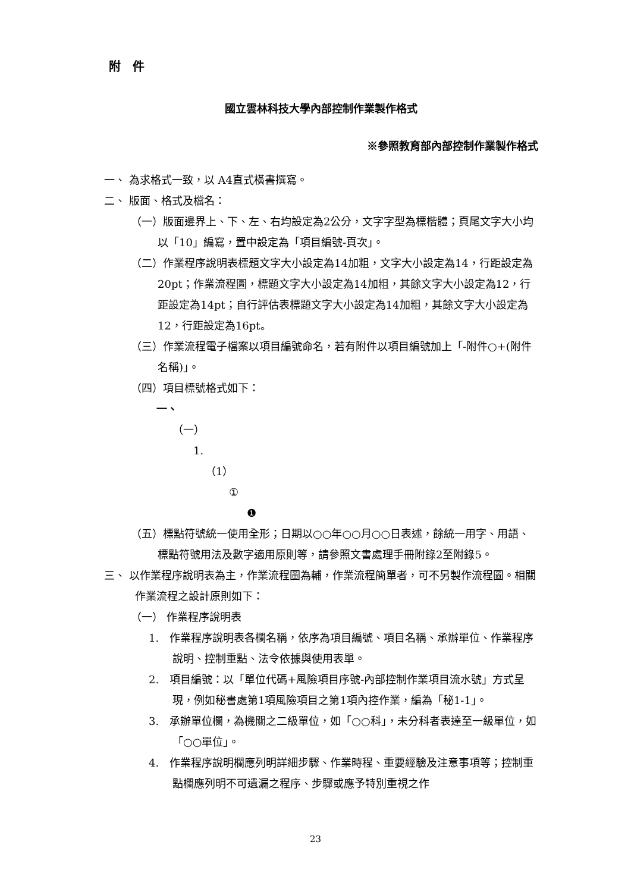附　件
國立雲林科技大學內部控制作業製作格式
※參照教育部內部控制作業製作格式
一、 為求格式一致，以 A4直式橫書撰寫。
二、 版面、格式及檔名：
（一）版面邊界上、下、左、右均設定為2公分，文字字型為標楷體；頁尾文字大小均以「10」編寫，置中設定為「項目編號-頁次」。
（二）作業程序說明表標題文字大小設定為14加粗，文字大小設定為14，行距設定為20pt；作業流程圖，標題文字大小設定為14加粗，其餘文字大小設定為12，行距設定為14pt；自行評估表標題文字大小設定為14加粗，其餘文字大小設定為12，行距設定為16pt。
（三）作業流程電子檔案以項目編號命名，若有附件以項目編號加上「-附件○+(附件名稱)」。
（四）項目標號格式如下：
一、
（一）
1.
（1）
①
❶
（五）標點符號統一使用全形；日期以○○年○○月○○日表述，餘統一用字、用語、標點符號用法及數字適用原則等，請參照文書處理手冊附錄2至附錄5。
三、 以作業程序說明表為主，作業流程圖為輔，作業流程簡單者，可不另製作流程圖。相關作業流程之設計原則如下：
（一） 作業程序說明表
1.　作業程序說明表各欄名稱，依序為項目編號、項目名稱、承辦單位、作業程序說明、控制重點、法令依據與使用表單。
2.　項目編號：以「單位代碼+風險項目序號-內部控制作業項目流水號」方式呈現，例如秘書處第1項風險項目之第1項內控作業，編為「秘1-1」。
3.　承辦單位欄，為機關之二級單位，如「○○科」，未分科者表達至一級單位，如「○○單位」。
4.　作業程序說明欄應列明詳細步驟、作業時程、重要經驗及注意事項等；控制重點欄應列明不可遺漏之程序、步驟或應予特別重視之作
23